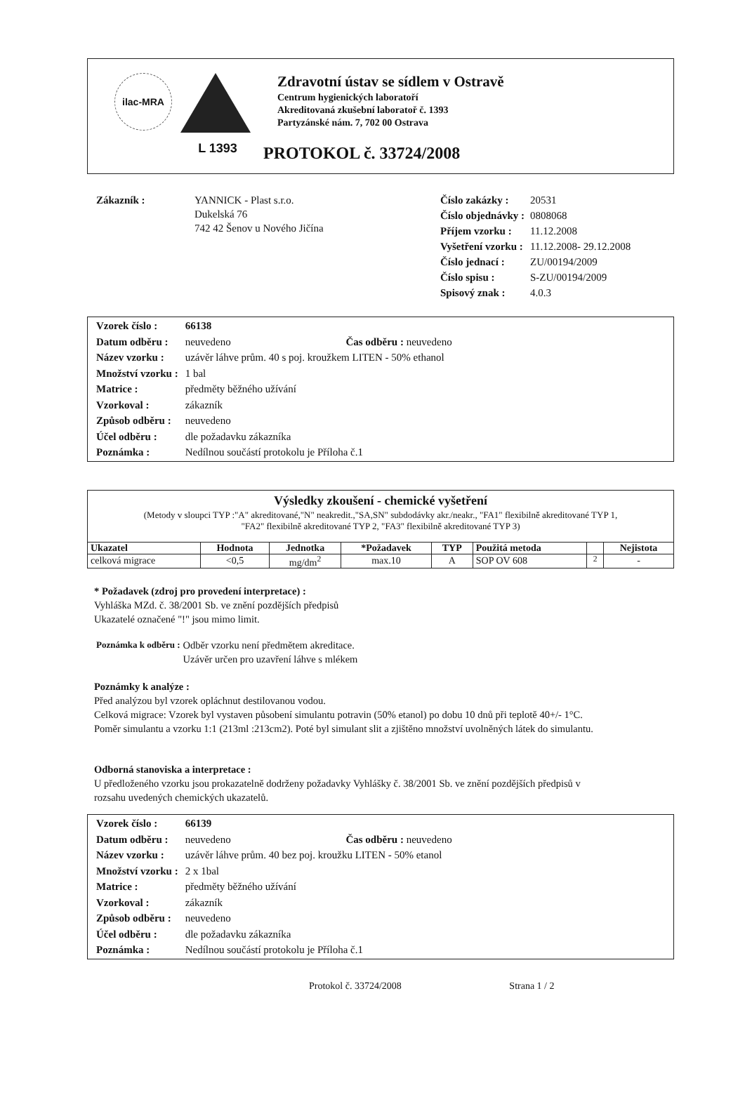ilac-MRA
L 1393
Zdravotní ústav se sídlem v Ostravě
Centrum hygienických laboratoří
Akreditovaná zkušební laboratoř č. 1393
Partyzánské nám. 7, 702 00 Ostrava
PROTOKOL č. 33724/2008
| Zákazník : | YANNICK - Plast s.r.o. Dukelská 76 742 42 Šenov u Nového Jičína |
| Číslo zakázky : | 20531 |
| Číslo objednávky : | 0808068 |
| Příjem vzorku : | 11.12.2008 |
| Vyšetření vzorku : | 11.12.2008- 29.12.2008 |
| Číslo jednací : | ZU/00194/2009 |
| Číslo spisu : | S-ZU/00194/2009 |
| Spisový znak : | 4.0.3 |
| Vzorek číslo : | 66138 |
| Datum odběru : | neuvedeno Čas odběru : neuvedeno |
| Název vzorku : | uzávěr láhve prům. 40 s poj. kroužkem LITEN - 50% ethanol |
| Množství vzorku : | 1 bal |
| Matrice : | předměty běžného užívání |
| Vzorkoval : | zákazník |
| Způsob odběru : | neuvedeno |
| Účel odběru : | dle požadavku zákazníka |
| Poznámka : | Nedílnou součástí protokolu je Příloha č.1 |
Výsledky zkoušení - chemické vyšetření
(Metody v sloupci TYP :"A" akreditované,"N" neakredit.,"SA,SN" subdodávky akr./neakr., "FA1" flexibilně akreditované TYP 1,
"FA2" flexibilně akreditované TYP 2, "FA3" flexibilně akreditované TYP 3)
| Ukazatel | Hodnota | Jednotka | *Požadavek | TYP | Použitá metoda | | Nejistota |
| --- | --- | --- | --- | --- | --- | --- | --- |
| celková migrace | <0,5 | mg/dm<sup>2</sup> | max.10 | A | SOP OV 608 | <sup>2</sup> | - |
* Požadavek (zdroj pro provedení interpretace) :
Vyhláška MZd. č. 38/2001 Sb. ve znění pozdějších předpisů
Ukazatelé označené "!" jsou mimo limit.
| Poznámka k odběru : | Odběr vzorku není předmětem akreditace. Uzávěr určen pro uzavření láhve s mlékem |
Poznámky k analýze :
Před analýzou byl vzorek opláchnut destilovanou vodou.
Celková migrace: Vzorek byl vystaven působení simulantu potravin (50% etanol) po dobu 10 dnů při teplotě 40+/- 1°C.
Poměr simulantu a vzorku 1:1 (213ml :213cm2). Poté byl simulant slit a zjištěno množství uvolněných látek do simulantu.
Odborná stanoviska a interpretace :
U předloženého vzorku jsou prokazatelně dodrženy požadavky Vyhlášky č. 38/2001 Sb. ve znění pozdějších předpisů v
rozsahu uvedených chemických ukazatelů.
| Vzorek číslo : | 66139 |
| Datum odběru : | neuvedeno Čas odběru : neuvedeno |
| Název vzorku : | uzávěr láhve prům. 40 bez poj. kroužku LITEN - 50% etanol |
| Množství vzorku : | 2 x 1bal |
| Matrice : | předměty běžného užívání |
| Vzorkoval : | zákazník |
| Způsob odběru : | neuvedeno |
| Účel odběru : | dle požadavku zákazníka |
| Poznámka : | Nedílnou součástí protokolu je Příloha č.1 |
Protokol č. 33724/2008 Strana 1 / 2